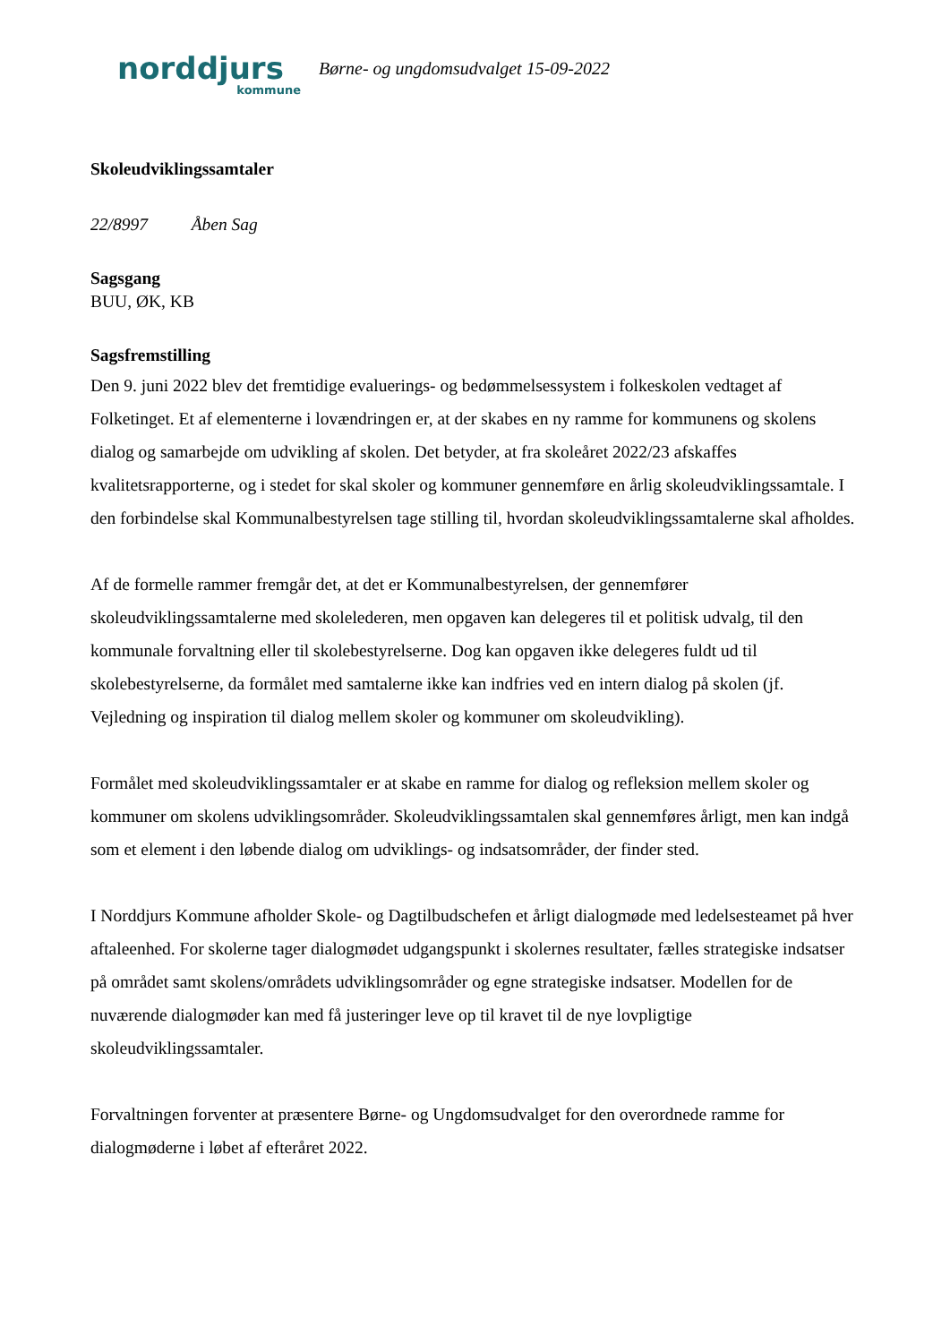norddjurs
kommune
Børne- og ungdomsudvalget 15-09-2022
Skoleudviklingssamtaler
22/8997 Åben Sag
Sagsgang
BUU, ØK, KB
Sagsfremstilling
Den 9. juni 2022 blev det fremtidige evaluerings- og bedømmelsessystem i folkeskolen vedtaget af Folketinget. Et af elementerne i lovændringen er, at der skabes en ny ramme for kommunens og skolens dialog og samarbejde om udvikling af skolen. Det betyder, at fra skoleåret 2022/23 afskaffes kvalitetsrapporterne, og i stedet for skal skoler og kommuner gennemføre en årlig skoleudviklingssamtale. I den forbindelse skal Kommunalbestyrelsen tage stilling til, hvordan skoleudviklingssamtalerne skal afholdes.
Af de formelle rammer fremgår det, at det er Kommunalbestyrelsen, der gennemfører skoleudviklingssamtalerne med skolelederen, men opgaven kan delegeres til et politisk udvalg, til den kommunale forvaltning eller til skolebestyrelserne. Dog kan opgaven ikke delegeres fuldt ud til skolebestyrelserne, da formålet med samtalerne ikke kan indfries ved en intern dialog på skolen (jf. Vejledning og inspiration til dialog mellem skoler og kommuner om skoleudvikling).
Formålet med skoleudviklingssamtaler er at skabe en ramme for dialog og refleksion mellem skoler og kommuner om skolens udviklingsområder. Skoleudviklingssamtalen skal gennemføres årligt, men kan indgå som et element i den løbende dialog om udviklings- og indsatsområder, der finder sted.
I Norddjurs Kommune afholder Skole- og Dagtilbudschefen et årligt dialogmøde med ledelsesteamet på hver aftaleenhed. For skolerne tager dialogmødet udgangspunkt i skolernes resultater, fælles strategiske indsatser på området samt skolens/områdets udviklingsområder og egne strategiske indsatser. Modellen for de nuværende dialogmøder kan med få justeringer leve op til kravet til de nye lovpligtige skoleudviklingssamtaler.
Forvaltningen forventer at præsentere Børne- og Ungdomsudvalget for den overordnede ramme for dialogmøderne i løbet af efteråret 2022.